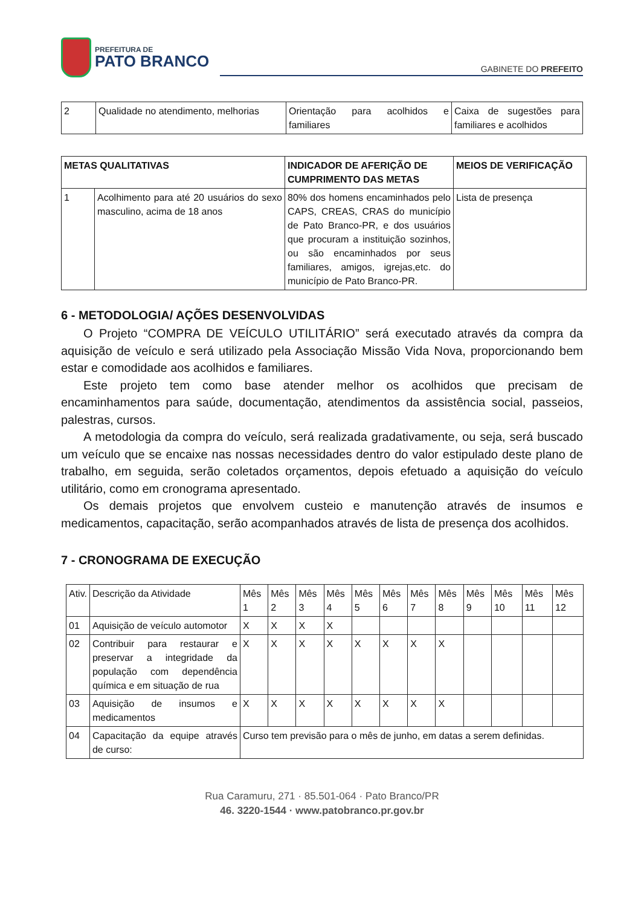PREFEITURA DE
PATO BRANCO
GABINETE DO PREFEITO
| 2 | Qualidade no atendimento, melhorias | Orientação para acolhidos e familiares | Caixa de sugestões para familiares e acolhidos |
| METAS QUALITATIVAS | | INDICADOR DE AFERIÇÃO DE CUMPRIMENTO DAS METAS | MEIOS DE VERIFICAÇÃO |
| --- | --- | --- | --- |
| 1 | Acolhimento para até 20 usuários do sexo masculino, acima de 18 anos | 80% dos homens encaminhados pelo CAPS, CREAS, CRAS do município de Pato Branco-PR, e dos usuários que procuram a instituição sozinhos, ou são encaminhados por seus familiares, amigos, igrejas,etc. do município de Pato Branco-PR. | Lista de presença |
6 - METODOLOGIA/ AÇÕES DESENVOLVIDAS
O Projeto “COMPRA DE VEÍCULO UTILITÁRIO” será executado através da compra da aquisição de veículo e será utilizado pela Associação Missão Vida Nova, proporcionando bem estar e comodidade aos acolhidos e familiares.
Este projeto tem como base atender melhor os acolhidos que precisam de encaminhamentos para saúde, documentação, atendimentos da assistência social, passeios, palestras, cursos.
A metodologia da compra do veículo, será realizada gradativamente, ou seja, será buscado um veículo que se encaixe nas nossas necessidades dentro do valor estipulado deste plano de trabalho, em seguida, serão coletados orçamentos, depois efetuado a aquisição do veículo utilitário, como em cronograma apresentado.
Os demais projetos que envolvem custeio e manutenção através de insumos e medicamentos, capacitação, serão acompanhados através de lista de presença dos acolhidos.
7 - CRONOGRAMA DE EXECUÇÃO
| Ativ. | Descrição da Atividade | Mês 1 | Mês 2 | Mês 3 | Mês 4 | Mês 5 | Mês 6 | Mês 7 | Mês 8 | Mês 9 | Mês 10 | Mês 11 | Mês 12 |
| 01 | Aquisição de veículo automotor | X | X | X | X | | | | | | | | |
| 02 | Contribuir para restaurar e preservar a integridade da população com dependência química e em situação de rua | X | X | X | X | X | X | X | X | | | | |
| 03 | Aquisição de insumos e medicamentos | X | X | X | X | X | X | X | X | | | | |
| 04 | Capacitação da equipe através de curso: | Curso tem previsão para o mês de junho, em datas a serem definidas. | | | | | | | | | | | |
Rua Caramuru, 271 · 85.501-064 · Pato Branco/PR
46. 3220-1544 · www.patobranco.pr.gov.br